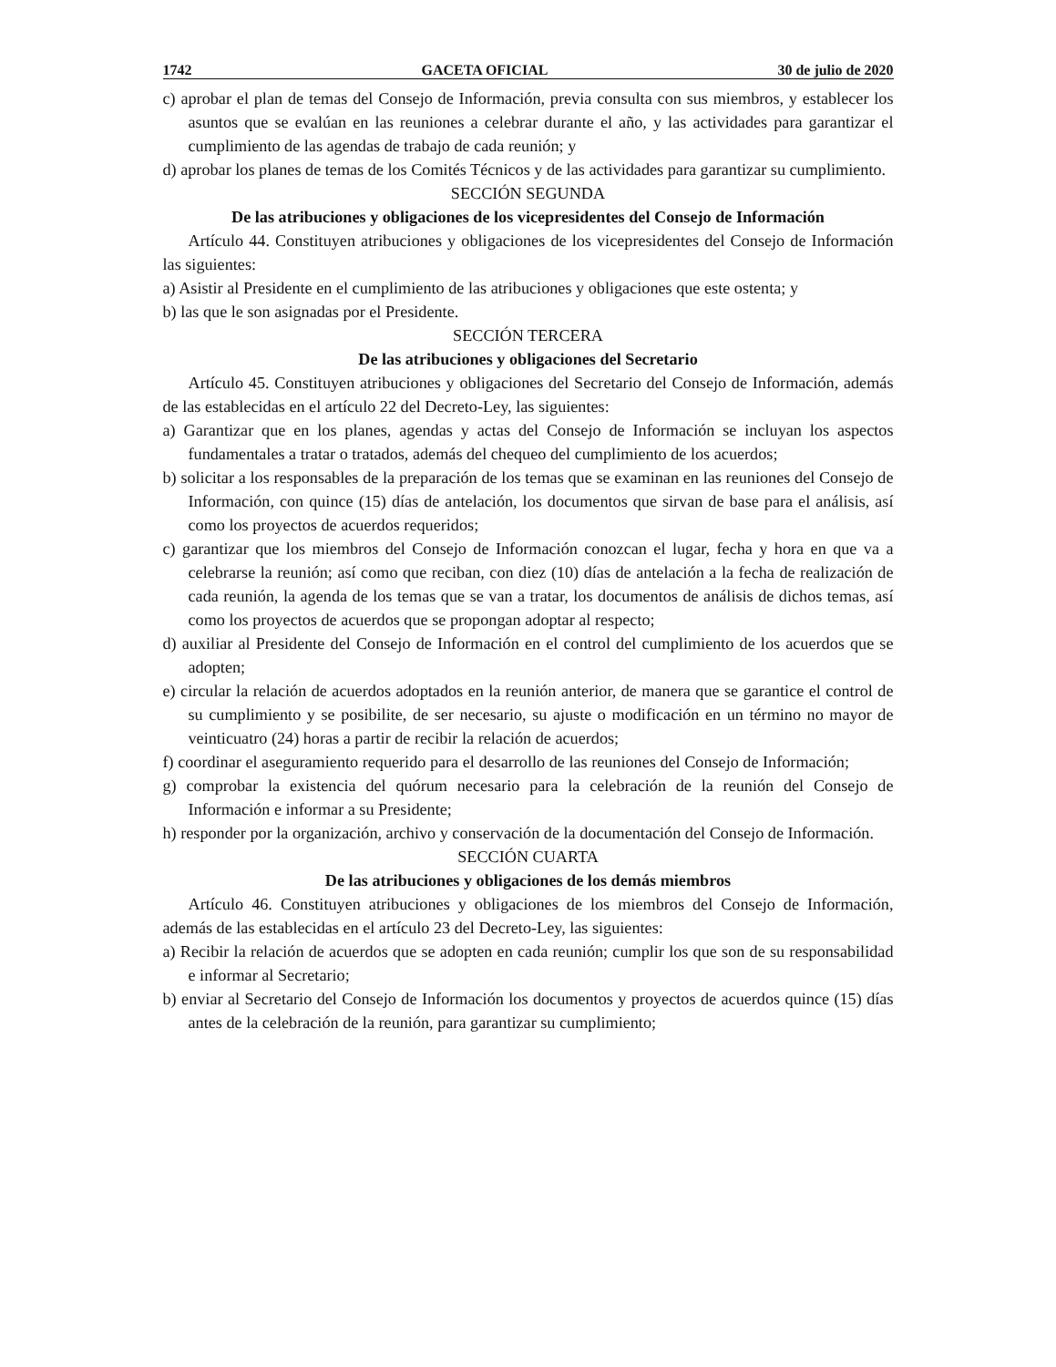1742 GACETA OFICIAL 30 de julio de 2020
c) aprobar el plan de temas del Consejo de Información, previa consulta con sus miembros, y establecer los asuntos que se evalúan en las reuniones a celebrar durante el año, y las actividades para garantizar el cumplimiento de las agendas de trabajo de cada reunión; y
d) aprobar los planes de temas de los Comités Técnicos y de las actividades para garantizar su cumplimiento.
SECCIÓN SEGUNDA
De las atribuciones y obligaciones de los vicepresidentes del Consejo de Información
Artículo 44. Constituyen atribuciones y obligaciones de los vicepresidentes del Consejo de Información las siguientes:
a) Asistir al Presidente en el cumplimiento de las atribuciones y obligaciones que este ostenta; y
b) las que le son asignadas por el Presidente.
SECCIÓN TERCERA
De las atribuciones y obligaciones del Secretario
Artículo 45. Constituyen atribuciones y obligaciones del Secretario del Consejo de Información, además de las establecidas en el artículo 22 del Decreto-Ley, las siguientes:
a) Garantizar que en los planes, agendas y actas del Consejo de Información se incluyan los aspectos fundamentales a tratar o tratados, además del chequeo del cumplimiento de los acuerdos;
b) solicitar a los responsables de la preparación de los temas que se examinan en las reuniones del Consejo de Información, con quince (15) días de antelación, los documentos que sirvan de base para el análisis, así como los proyectos de acuerdos requeridos;
c) garantizar que los miembros del Consejo de Información conozcan el lugar, fecha y hora en que va a celebrarse la reunión; así como que reciban, con diez (10) días de antelación a la fecha de realización de cada reunión, la agenda de los temas que se van a tratar, los documentos de análisis de dichos temas, así como los proyectos de acuerdos que se propongan adoptar al respecto;
d) auxiliar al Presidente del Consejo de Información en el control del cumplimiento de los acuerdos que se adopten;
e) circular la relación de acuerdos adoptados en la reunión anterior, de manera que se garantice el control de su cumplimiento y se posibilite, de ser necesario, su ajuste o modificación en un término no mayor de veinticuatro (24) horas a partir de recibir la relación de acuerdos;
f) coordinar el aseguramiento requerido para el desarrollo de las reuniones del Consejo de Información;
g) comprobar la existencia del quórum necesario para la celebración de la reunión del Consejo de Información e informar a su Presidente;
h) responder por la organización, archivo y conservación de la documentación del Consejo de Información.
SECCIÓN CUARTA
De las atribuciones y obligaciones de los demás miembros
Artículo 46. Constituyen atribuciones y obligaciones de los miembros del Consejo de Información, además de las establecidas en el artículo 23 del Decreto-Ley, las siguientes:
a) Recibir la relación de acuerdos que se adopten en cada reunión; cumplir los que son de su responsabilidad e informar al Secretario;
b) enviar al Secretario del Consejo de Información los documentos y proyectos de acuerdos quince (15) días antes de la celebración de la reunión, para garantizar su cumplimiento;